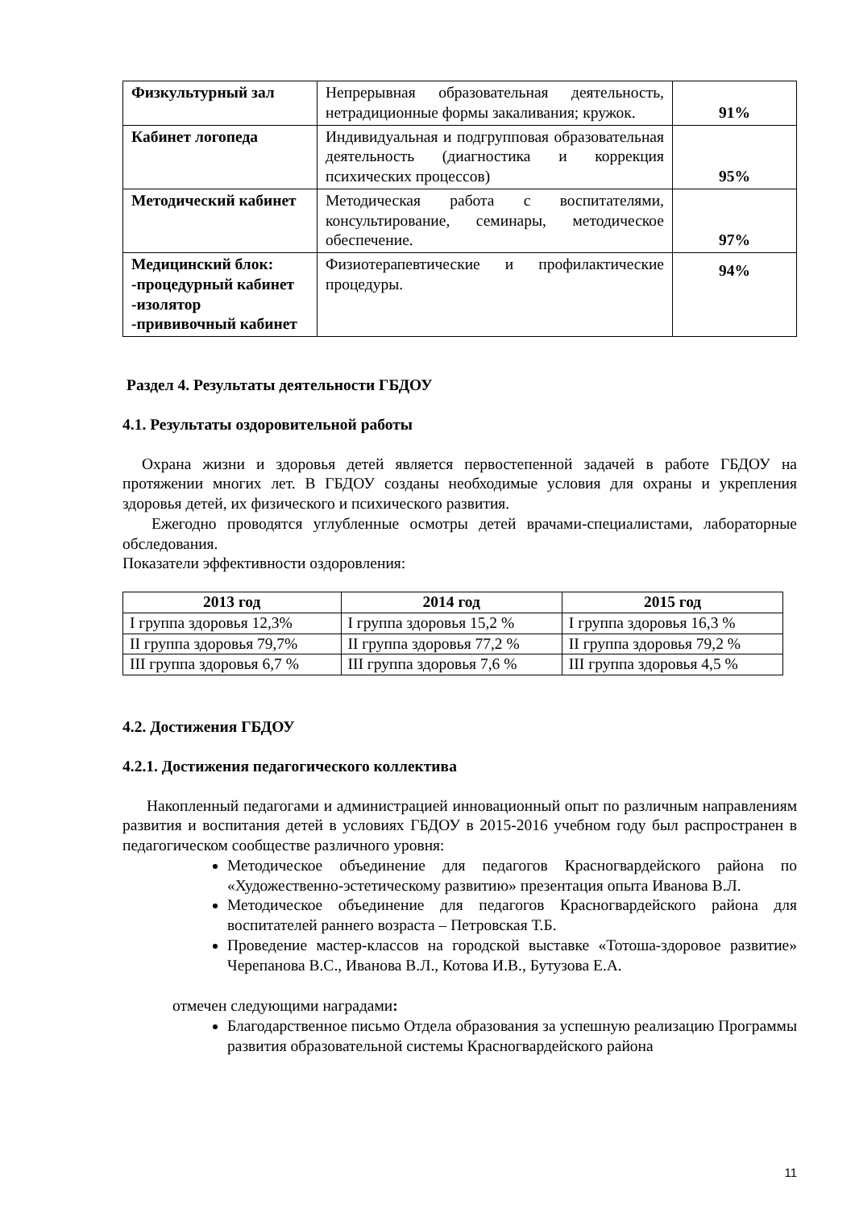| Физкультурный зал | Непрерывная образовательная деятельность, нетрадиционные формы закаливания; кружок. | 91% |
| Кабинет логопеда | Индивидуальная и подгрупповая образовательная деятельность (диагностика и коррекция психических процессов) | 95% |
| Методический кабинет | Методическая работа с воспитателями, консультирование, семинары, методическое обеспечение. | 97% |
| Медицинский блок: -процедурный кабинет -изолятор -прививочный кабинет | Физиотерапевтические и профилактические процедуры. | 94% |
Раздел 4. Результаты деятельности ГБДОУ
4.1. Результаты оздоровительной работы
Охрана жизни и здоровья детей является первостепенной задачей в работе ГБДОУ на протяжении многих лет. В ГБДОУ созданы необходимые условия для охраны и укрепления здоровья детей, их физического и психического развития.
Ежегодно проводятся углубленные осмотры детей врачами-специалистами, лабораторные обследования.
Показатели эффективности оздоровления:
| 2013 год | 2014 год | 2015 год |
| --- | --- | --- |
| I группа здоровья 12,3% | I группа здоровья 15,2 % | I группа здоровья 16,3 % |
| II группа здоровья 79,7% | II группа здоровья 77,2 % | II группа здоровья 79,2 % |
| III группа здоровья 6,7 % | III группа здоровья 7,6 % | III группа здоровья 4,5 % |
4.2. Достижения ГБДОУ
4.2.1. Достижения педагогического коллектива
Накопленный педагогами и администрацией инновационный опыт по различным направлениям развития и воспитания детей в условиях ГБДОУ в 2015-2016 учебном году был распространен в педагогическом сообществе различного уровня:
Методическое объединение для педагогов Красногвардейского района по «Художественно-эстетическому развитию» презентация опыта Иванова В.Л.
Методическое объединение для педагогов Красногвардейского района для воспитателей раннего возраста – Петровская Т.Б.
Проведение мастер-классов на городской выставке «Тотоша-здоровое развитие» Черепанова В.С., Иванова В.Л., Котова И.В., Бутузова Е.А.
отмечен следующими наградами:
Благодарственное письмо Отдела образования за успешную реализацию Программы развития образовательной системы Красногвардейского района
11